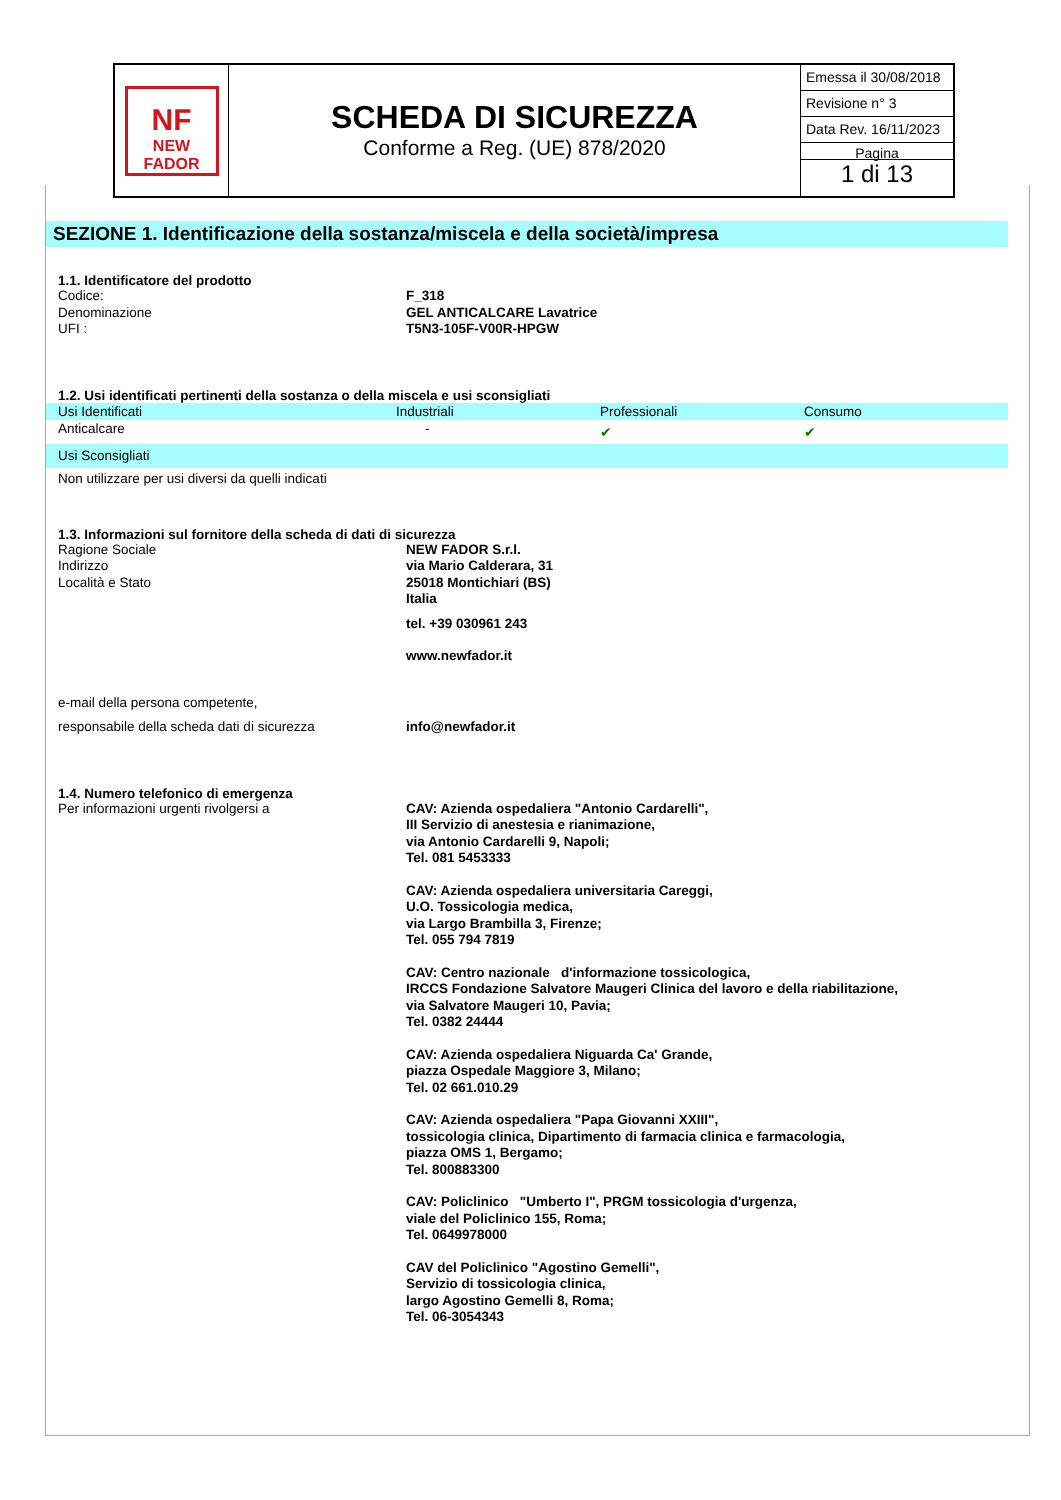NF
NEW FADOR
SCHEDA DI SICUREZZA
Conforme a Reg. (UE) 878/2020
Emessa il 30/08/2018
Revisione n° 3
Data Rev. 16/11/2023
Pagina
1 di 13
SEZIONE 1. Identificazione della sostanza/miscela e della società/impresa
1.1. Identificatore del prodotto
Codice: F_318
Denominazione GEL ANTICALCARE Lavatrice
UFI : T5N3-105F-V00R-HPGW
1.2. Usi identificati pertinenti della sostanza o della miscela e usi sconsigliati
| Usi Identificati | Industriali | Professionali | Consumo |
| --- | --- | --- | --- |
| Anticalcare | - | ✔ | ✔ |
| Usi Sconsigliati | | | |
| Non utilizzare per usi diversi da quelli indicati | | | |
1.3. Informazioni sul fornitore della scheda di dati di sicurezza
Ragione Sociale
Indirizzo
Località e Stato
NEW FADOR S.r.l.
via Mario Calderara, 31
25018 Montichiari (BS)
Italia
tel. +39 030961 243
www.newfador.it
e-mail della persona competente,
responsabile della scheda dati di sicurezza
info@newfador.it
1.4. Numero telefonico di emergenza
Per informazioni urgenti rivolgersi a CAV: Azienda ospedaliera "Antonio Cardarelli",
III Servizio di anestesia e rianimazione,
via Antonio Cardarelli 9, Napoli;
Tel. 081 5453333
CAV: Azienda ospedaliera universitaria Careggi,
U.O. Tossicologia medica,
via Largo Brambilla 3, Firenze;
Tel. 055 794 7819
CAV: Centro nazionale d'informazione tossicologica,
IRCCS Fondazione Salvatore Maugeri Clinica del lavoro e della riabilitazione,
via Salvatore Maugeri 10, Pavia;
Tel. 0382 24444
CAV: Azienda ospedaliera Niguarda Ca' Grande,
piazza Ospedale Maggiore 3, Milano;
Tel. 02 661.010.29
CAV: Azienda ospedaliera "Papa Giovanni XXIII",
tossicologia clinica, Dipartimento di farmacia clinica e farmacologia,
piazza OMS 1, Bergamo;
Tel. 800883300
CAV: Policlinico "Umberto I", PRGM tossicologia d'urgenza,
viale del Policlinico 155, Roma;
Tel. 0649978000
CAV del Policlinico "Agostino Gemelli",
Servizio di tossicologia clinica,
largo Agostino Gemelli 8, Roma;
Tel. 06-3054343